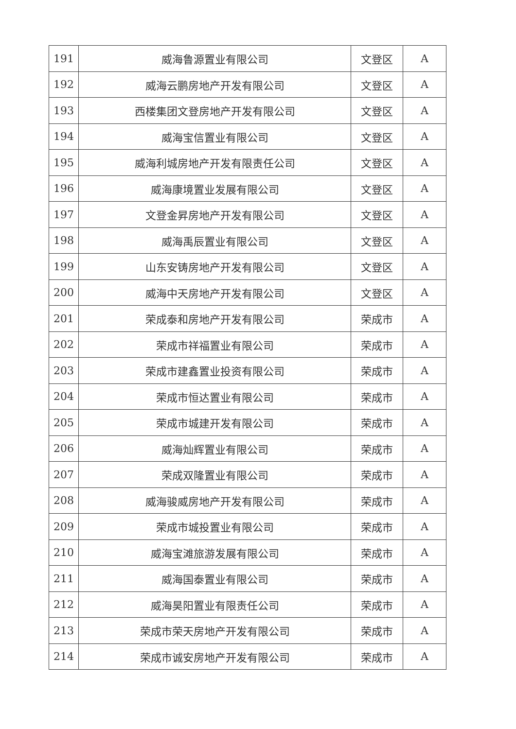| 191 | 威海鲁源置业有限公司 | 文登区 | A |
| 192 | 威海云鹏房地产开发有限公司 | 文登区 | A |
| 193 | 西楼集团文登房地产开发有限公司 | 文登区 | A |
| 194 | 威海宝信置业有限公司 | 文登区 | A |
| 195 | 威海利城房地产开发有限责任公司 | 文登区 | A |
| 196 | 威海康境置业发展有限公司 | 文登区 | A |
| 197 | 文登金昇房地产开发有限公司 | 文登区 | A |
| 198 | 威海禹辰置业有限公司 | 文登区 | A |
| 199 | 山东安铸房地产开发有限公司 | 文登区 | A |
| 200 | 威海中天房地产开发有限公司 | 文登区 | A |
| 201 | 荣成泰和房地产开发有限公司 | 荣成市 | A |
| 202 | 荣成市祥福置业有限公司 | 荣成市 | A |
| 203 | 荣成市建鑫置业投资有限公司 | 荣成市 | A |
| 204 | 荣成市恒达置业有限公司 | 荣成市 | A |
| 205 | 荣成市城建开发有限公司 | 荣成市 | A |
| 206 | 威海灿辉置业有限公司 | 荣成市 | A |
| 207 | 荣成双隆置业有限公司 | 荣成市 | A |
| 208 | 威海骏威房地产开发有限公司 | 荣成市 | A |
| 209 | 荣成市城投置业有限公司 | 荣成市 | A |
| 210 | 威海宝滩旅游发展有限公司 | 荣成市 | A |
| 211 | 威海国泰置业有限公司 | 荣成市 | A |
| 212 | 威海昊阳置业有限责任公司 | 荣成市 | A |
| 213 | 荣成市荣天房地产开发有限公司 | 荣成市 | A |
| 214 | 荣成市诚安房地产开发有限公司 | 荣成市 | A |